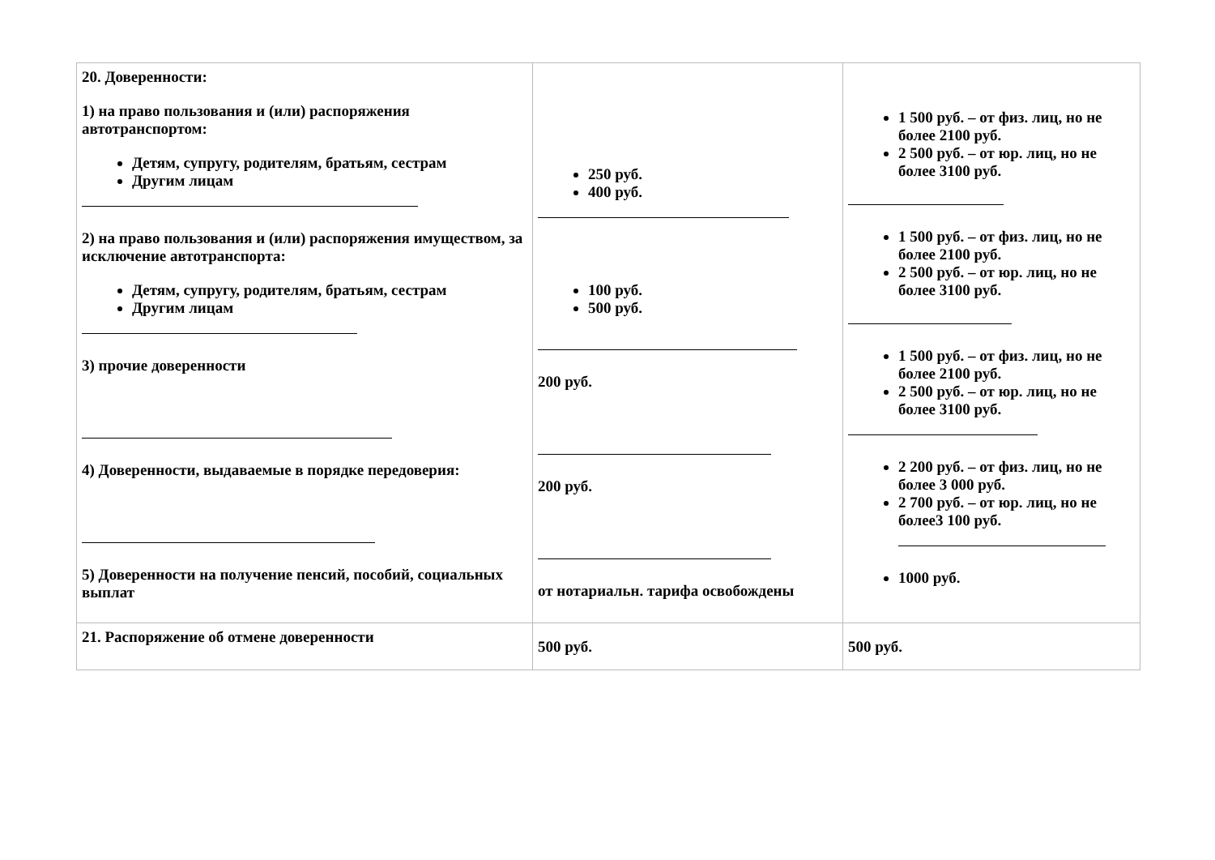| 20. Доверенности: 1) на право пользования и (или) распоряжения автотранспортом: Детям, супругу, родителям, братьям, сестрам Другим лицам 2) на право пользования и (или) распоряжения имуществом, за исключение автотранспорта: Детям, супругу, родителям, братьям, сестрам Другим лицам 3) прочие доверенности 4) Доверенности, выдаваемые в порядке передоверия: 5) Доверенности на получение пенсий, пособий, социальных выплат | 250 руб. 400 руб. 100 руб. 500 руб. 200 руб. 200 руб. от нотариальн. тарифа освобождены | 1 500 руб. – от физ. лиц, но не более 2100 руб. 2 500 руб. – от юр. лиц, но не более 3100 руб. 1 500 руб. – от физ. лиц, но не более 2100 руб. 2 500 руб. – от юр. лиц, но не более 3100 руб. 1 500 руб. – от физ. лиц, но не более 2100 руб. 2 500 руб. – от юр. лиц, но не более 3100 руб. 2 200 руб. – от физ. лиц, но не более 3 000 руб. 2 700 руб. – от юр. лиц, но не более3 100 руб. 1000 руб. |
| 21. Распоряжение об отмене доверенности | 500 руб. | 500 руб. |